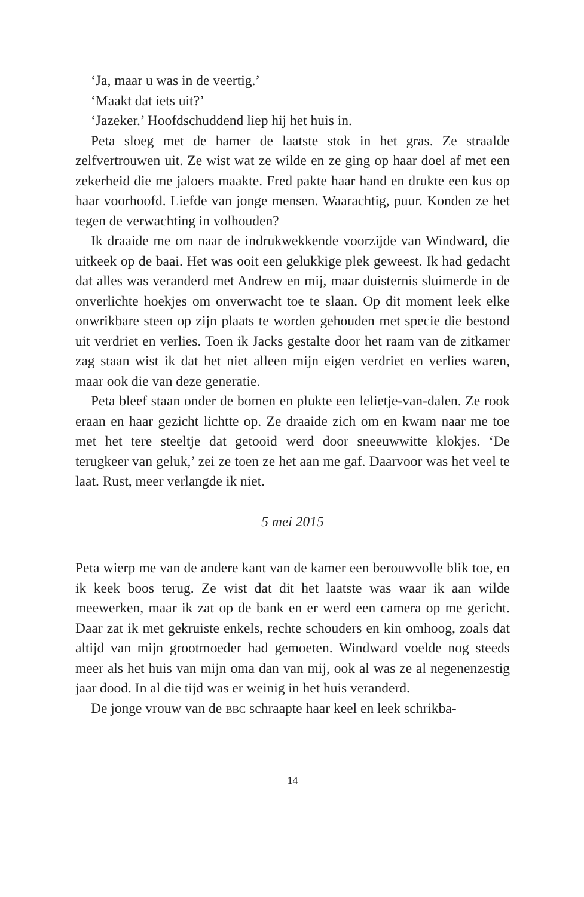‘Ja, maar u was in de veertig.’
‘Maakt dat iets uit?’
‘Jazeker.’ Hoofdschuddend liep hij het huis in.
Peta sloeg met de hamer de laatste stok in het gras. Ze straalde zelfvertrouwen uit. Ze wist wat ze wilde en ze ging op haar doel af met een zekerheid die me jaloers maakte. Fred pakte haar hand en drukte een kus op haar voorhoofd. Liefde van jonge mensen. Waarachtig, puur. Konden ze het tegen de verwachting in volhouden?
Ik draaide me om naar de indrukwekkende voorzijde van Windward, die uitkeek op de baai. Het was ooit een gelukkige plek geweest. Ik had gedacht dat alles was veranderd met Andrew en mij, maar duisternis sluimerde in de onverlichte hoekjes om onverwacht toe te slaan. Op dit moment leek elke onwrikbare steen op zijn plaats te worden gehouden met specie die bestond uit verdriet en verlies. Toen ik Jacks gestalte door het raam van de zitkamer zag staan wist ik dat het niet alleen mijn eigen verdriet en verlies waren, maar ook die van deze generatie.
Peta bleef staan onder de bomen en plukte een lelietje-van-dalen. Ze rook eraan en haar gezicht lichtte op. Ze draaide zich om en kwam naar me toe met het tere steeltje dat getooid werd door sneeuwwitte klokjes. ‘De terugkeer van geluk,’ zei ze toen ze het aan me gaf. Daarvoor was het veel te laat. Rust, meer verlangde ik niet.
5 mei 2015
Peta wierp me van de andere kant van de kamer een berouwvolle blik toe, en ik keek boos terug. Ze wist dat dit het laatste was waar ik aan wilde meewerken, maar ik zat op de bank en er werd een camera op me gericht. Daar zat ik met gekruiste enkels, rechte schouders en kin omhoog, zoals dat altijd van mijn grootmoeder had gemoeten. Windward voelde nog steeds meer als het huis van mijn oma dan van mij, ook al was ze al negenenzestig jaar dood. In al die tijd was er weinig in het huis veranderd.
De jonge vrouw van de BBC schraapte haar keel en leek schrikba-
14